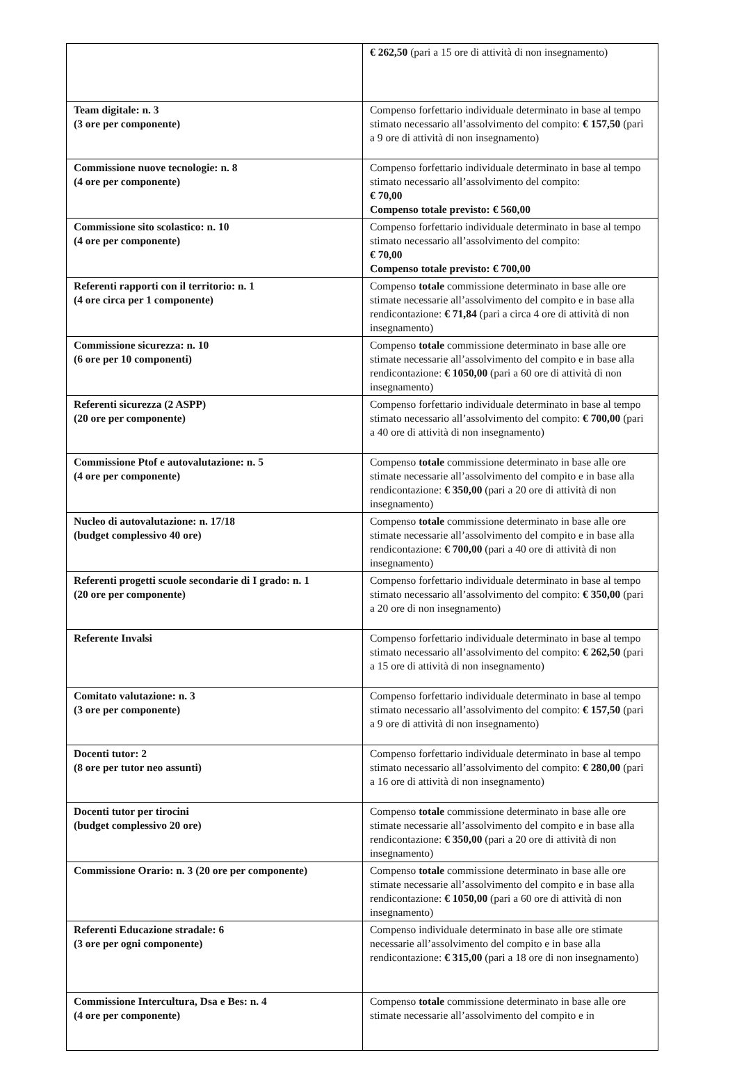| | € 262,50 (pari a 15 ore di attività di non insegnamento) |
| Team digitale: n. 3 (3 ore per componente) | Compenso forfettario individuale determinato in base al tempo stimato necessario all’assolvimento del compito: € 157,50 (pari a 9 ore di attività di non insegnamento) |
| Commissione nuove tecnologie: n. 8 (4 ore per componente) | Compenso forfettario individuale determinato in base al tempo stimato necessario all’assolvimento del compito: € 70,00 Compenso totale previsto: € 560,00 |
| Commissione sito scolastico: n. 10 (4 ore per componente) | Compenso forfettario individuale determinato in base al tempo stimato necessario all’assolvimento del compito: € 70,00 Compenso totale previsto: € 700,00 |
| Referenti rapporti con il territorio: n. 1 (4 ore circa per 1 componente) | Compenso totale commissione determinato in base alle ore stimate necessarie all’assolvimento del compito e in base alla rendicontazione: € 71,84 (pari a circa 4 ore di attività di non insegnamento) |
| Commissione sicurezza: n. 10 (6 ore per 10 componenti) | Compenso totale commissione determinato in base alle ore stimate necessarie all’assolvimento del compito e in base alla rendicontazione: € 1050,00 (pari a 60 ore di attività di non insegnamento) |
| Referenti sicurezza (2 ASPP) (20 ore per componente) | Compenso forfettario individuale determinato in base al tempo stimato necessario all’assolvimento del compito: € 700,00 (pari a 40 ore di attività di non insegnamento) |
| Commissione Ptof e autovalutazione: n. 5 (4 ore per componente) | Compenso totale commissione determinato in base alle ore stimate necessarie all’assolvimento del compito e in base alla rendicontazione: € 350,00 (pari a 20 ore di attività di non insegnamento) |
| Nucleo di autovalutazione: n. 17/18 (budget complessivo 40 ore) | Compenso totale commissione determinato in base alle ore stimate necessarie all’assolvimento del compito e in base alla rendicontazione: € 700,00 (pari a 40 ore di attività di non insegnamento) |
| Referenti progetti scuole secondarie di I grado: n. 1 (20 ore per componente) | Compenso forfettario individuale determinato in base al tempo stimato necessario all’assolvimento del compito: € 350,00 (pari a 20 ore di non insegnamento) |
| Referente Invalsi | Compenso forfettario individuale determinato in base al tempo stimato necessario all’assolvimento del compito: € 262,50 (pari a 15 ore di attività di non insegnamento) |
| Comitato valutazione: n. 3 (3 ore per componente) | Compenso forfettario individuale determinato in base al tempo stimato necessario all’assolvimento del compito: € 157,50 (pari a 9 ore di attività di non insegnamento) |
| Docenti tutor: 2 (8 ore per tutor neo assunti) | Compenso forfettario individuale determinato in base al tempo stimato necessario all’assolvimento del compito: € 280,00 (pari a 16 ore di attività di non insegnamento) |
| Docenti tutor per tirocini (budget complessivo 20 ore) | Compenso totale commissione determinato in base alle ore stimate necessarie all’assolvimento del compito e in base alla rendicontazione: € 350,00 (pari a 20 ore di attività di non insegnamento) |
| Commissione Orario: n. 3 (20 ore per componente) | Compenso totale commissione determinato in base alle ore stimate necessarie all’assolvimento del compito e in base alla rendicontazione: € 1050,00 (pari a 60 ore di attività di non insegnamento) |
| Referenti Educazione stradale: 6 (3 ore per ogni componente) | Compenso individuale determinato in base alle ore stimate necessarie all’assolvimento del compito e in base alla rendicontazione: € 315,00 (pari a 18 ore di non insegnamento) |
| Commissione Intercultura, Dsa e Bes: n. 4 (4 ore per componente) | Compenso totale commissione determinato in base alle ore stimate necessarie all’assolvimento del compito e in |